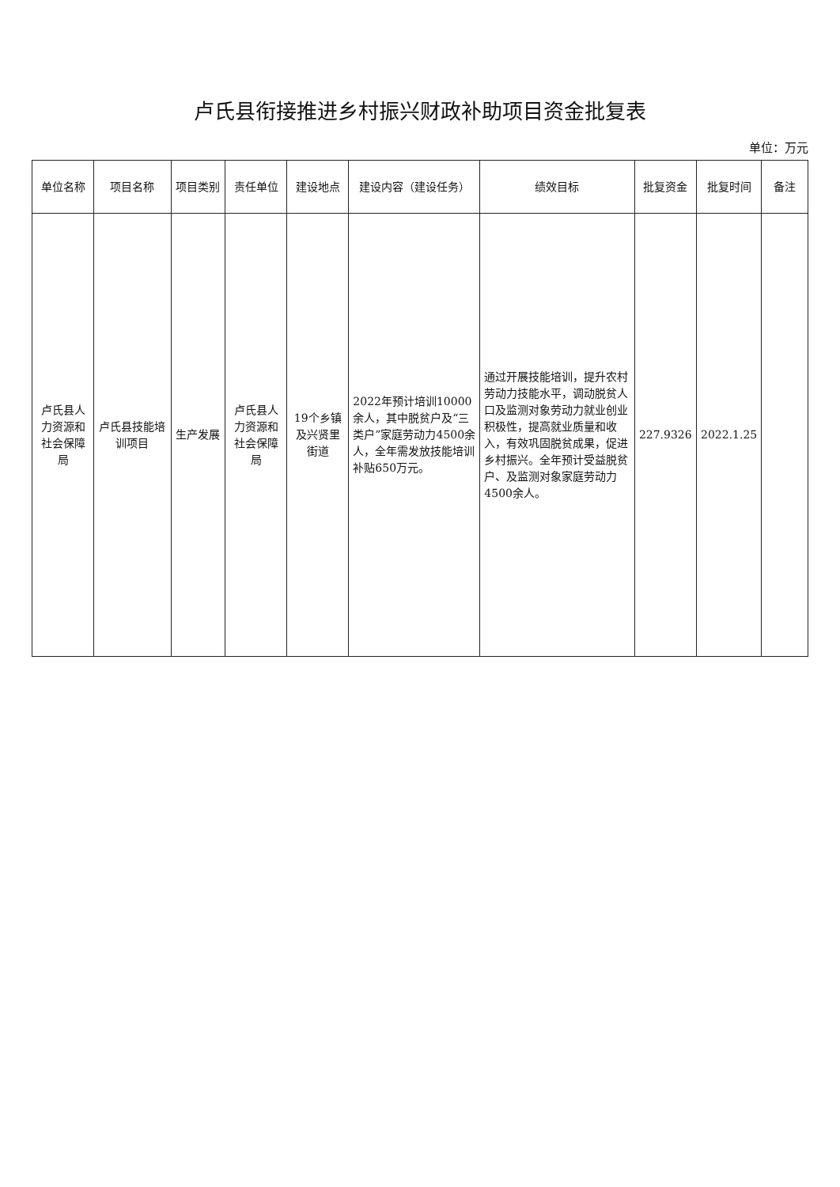卢氏县衔接推进乡村振兴财政补助项目资金批复表
单位：万元
| 单位名称 | 项目名称 | 项目类别 | 责任单位 | 建设地点 | 建设内容（建设任务） | 绩效目标 | 批复资金 | 批复时间 | 备注 |
| --- | --- | --- | --- | --- | --- | --- | --- | --- | --- |
| 卢氏县人力资源和社会保障局 | 卢氏县技能培训项目 | 生产发展 | 卢氏县人力资源和社会保障局 | 19个乡镇及兴贤里街道 | 2022年预计培训10000余人，其中脱贫户及“三类户”家庭劳动力4500余人，全年需发放技能培训补贴650万元。 | 通过开展技能培训，提升农村劳动力技能水平，调动脱贫人口及监测对象劳动力就业创业积极性，提高就业质量和收入，有效巩固脱贫成果，促进乡村振兴。全年预计受益脱贫户、及监测对象家庭劳动力4500余人。 | 227.9326 | 2022.1.25 | |